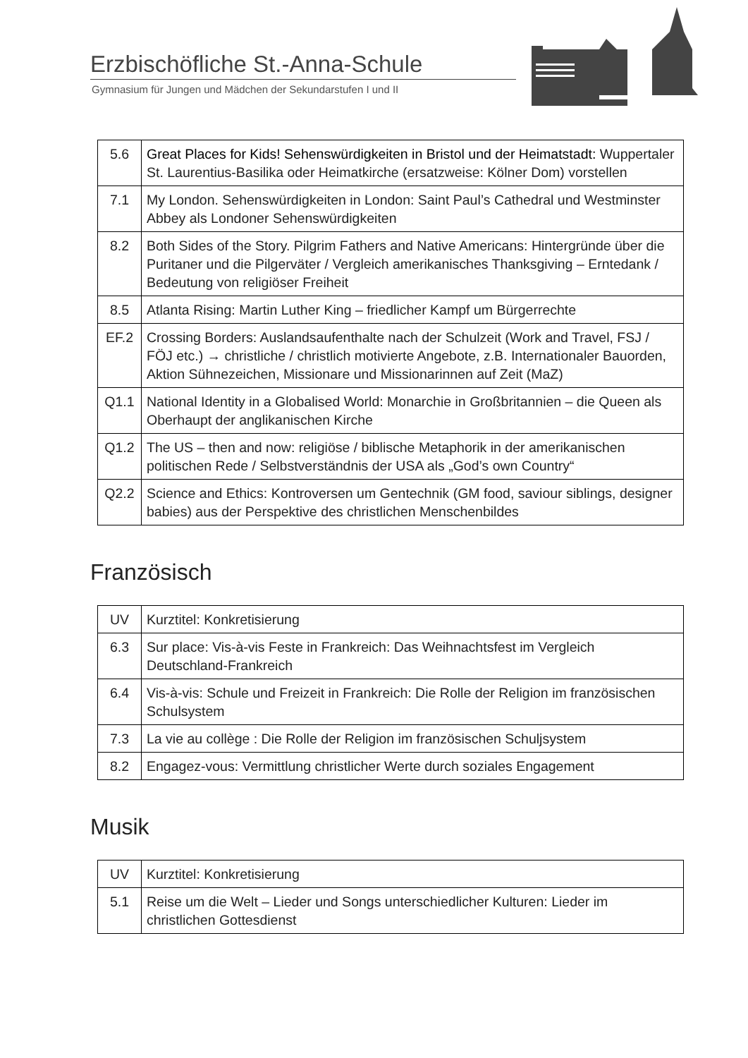Erzbischöfliche St.-Anna-Schule
Gymnasium für Jungen und Mädchen der Sekundarstufen I und II
| 5.6 | Great Places for Kids! Sehenswürdigkeiten in Bristol und der Heimatstadt: Wuppertaler St. Laurentius-Basilika oder Heimatkirche (ersatzweise: Kölner Dom) vorstellen |
| 7.1 | My London. Sehenswürdigkeiten in London: Saint Paul’s Cathedral und Westminster Abbey als Londoner Sehenswürdigkeiten |
| 8.2 | Both Sides of the Story. Pilgrim Fathers and Native Americans: Hintergründe über die Puritaner und die Pilgerväter / Vergleich amerikanisches Thanksgiving – Erntedank / Bedeutung von religiöser Freiheit |
| 8.5 | Atlanta Rising: Martin Luther King – friedlicher Kampf um Bürgerrechte |
| EF.2 | Crossing Borders: Auslandsaufenthalte nach der Schulzeit (Work and Travel, FSJ / FÖJ etc.) → christliche / christlich motivierte Angebote, z.B. Internationaler Bauorden, Aktion Sühnezeichen, Missionare und Missionarinnen auf Zeit (MaZ) |
| Q1.1 | National Identity in a Globalised World: Monarchie in Großbritannien – die Queen als Oberhaupt der anglikanischen Kirche |
| Q1.2 | The US – then and now: religiöse / biblische Metaphorik in der amerikanischen politischen Rede / Selbstverständnis der USA als „God’s own Country“ |
| Q2.2 | Science and Ethics: Kontroversen um Gentechnik (GM food, saviour siblings, designer babies) aus der Perspektive des christlichen Menschenbildes |
Französisch
| UV | Kurztitel: Konkretisierung |
| 6.3 | Sur place: Vis-à-vis Feste in Frankreich: Das Weihnachtsfest im Vergleich Deutschland-Frankreich |
| 6.4 | Vis-à-vis: Schule und Freizeit in Frankreich: Die Rolle der Religion im französischen Schulsystem |
| 7.3 | La vie au collège : Die Rolle der Religion im französischen Schuljsystem |
| 8.2 | Engagez-vous: Vermittlung christlicher Werte durch soziales Engagement |
Musik
| UV | Kurztitel: Konkretisierung |
| 5.1 | Reise um die Welt – Lieder und Songs unterschiedlicher Kulturen: Lieder im christlichen Gottesdienst |